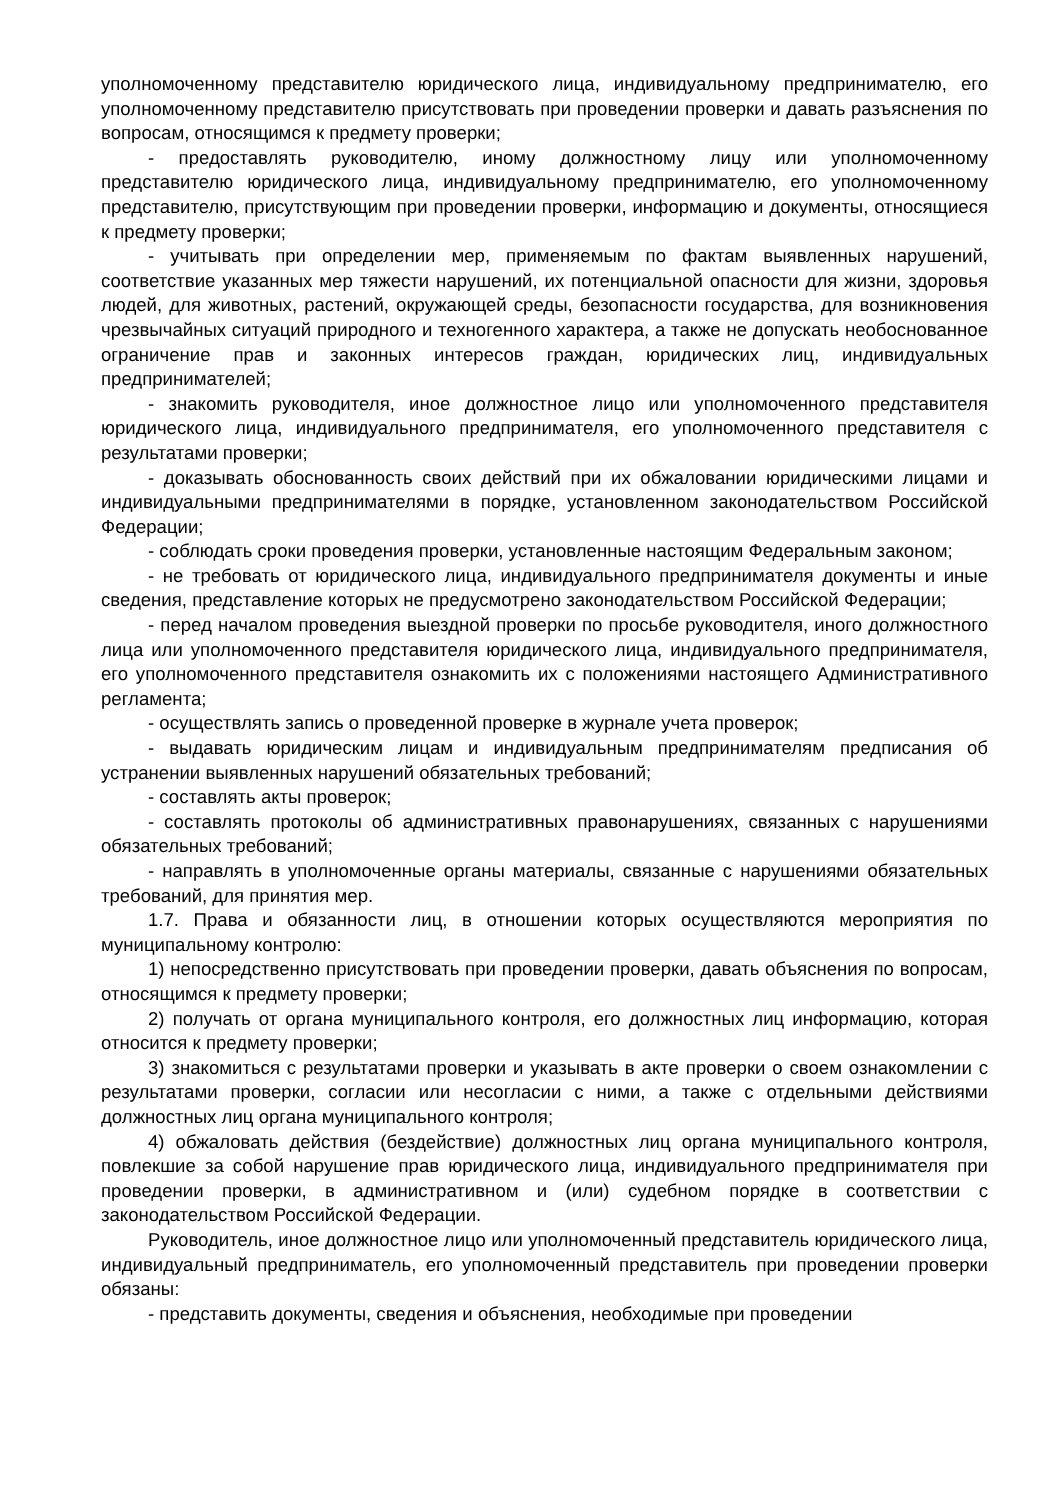уполномоченному представителю юридического лица, индивидуальному предпринимателю, его уполномоченному представителю присутствовать при проведении проверки и давать разъяснения по вопросам, относящимся к предмету проверки;
- предоставлять руководителю, иному должностному лицу или уполномоченному представителю юридического лица, индивидуальному предпринимателю, его уполномоченному представителю, присутствующим при проведении проверки, информацию и документы, относящиеся к предмету проверки;
- учитывать при определении мер, применяемым по фактам выявленных нарушений, соответствие указанных мер тяжести нарушений, их потенциальной опасности для жизни, здоровья людей, для животных, растений, окружающей среды, безопасности государства, для возникновения чрезвычайных ситуаций природного и техногенного характера, а также не допускать необоснованное ограничение прав и законных интересов граждан, юридических лиц, индивидуальных предпринимателей;
- знакомить руководителя, иное должностное лицо или уполномоченного представителя юридического лица, индивидуального предпринимателя, его уполномоченного представителя с результатами проверки;
- доказывать обоснованность своих действий при их обжаловании юридическими лицами и индивидуальными предпринимателями в порядке, установленном законодательством Российской Федерации;
- соблюдать сроки проведения проверки, установленные настоящим Федеральным законом;
- не требовать от юридического лица, индивидуального предпринимателя документы и иные сведения, представление которых не предусмотрено законодательством Российской Федерации;
- перед началом проведения выездной проверки по просьбе руководителя, иного должностного лица или уполномоченного представителя юридического лица, индивидуального предпринимателя, его уполномоченного представителя ознакомить их с положениями настоящего Административного регламента;
- осуществлять запись о проведенной проверке в журнале учета проверок;
- выдавать юридическим лицам и индивидуальным предпринимателям предписания об устранении выявленных нарушений обязательных требований;
- составлять акты проверок;
- составлять протоколы об административных правонарушениях, связанных с нарушениями обязательных требований;
- направлять в уполномоченные органы материалы, связанные с нарушениями обязательных требований, для принятия мер.
1.7. Права и обязанности лиц, в отношении которых осуществляются мероприятия по муниципальному контролю:
1) непосредственно присутствовать при проведении проверки, давать объяснения по вопросам, относящимся к предмету проверки;
2) получать от органа муниципального контроля, его должностных лиц информацию, которая относится к предмету проверки;
3) знакомиться с результатами проверки и указывать в акте проверки о своем ознакомлении с результатами проверки, согласии или несогласии с ними, а также с отдельными действиями должностных лиц органа муниципального контроля;
4) обжаловать действия (бездействие) должностных лиц органа муниципального контроля, повлекшие за собой нарушение прав юридического лица, индивидуального предпринимателя при проведении проверки, в административном и (или) судебном порядке в соответствии с законодательством Российской Федерации.
Руководитель, иное должностное лицо или уполномоченный представитель юридического лица, индивидуальный предприниматель, его уполномоченный представитель при проведении проверки обязаны:
- представить документы, сведения и объяснения, необходимые при проведении